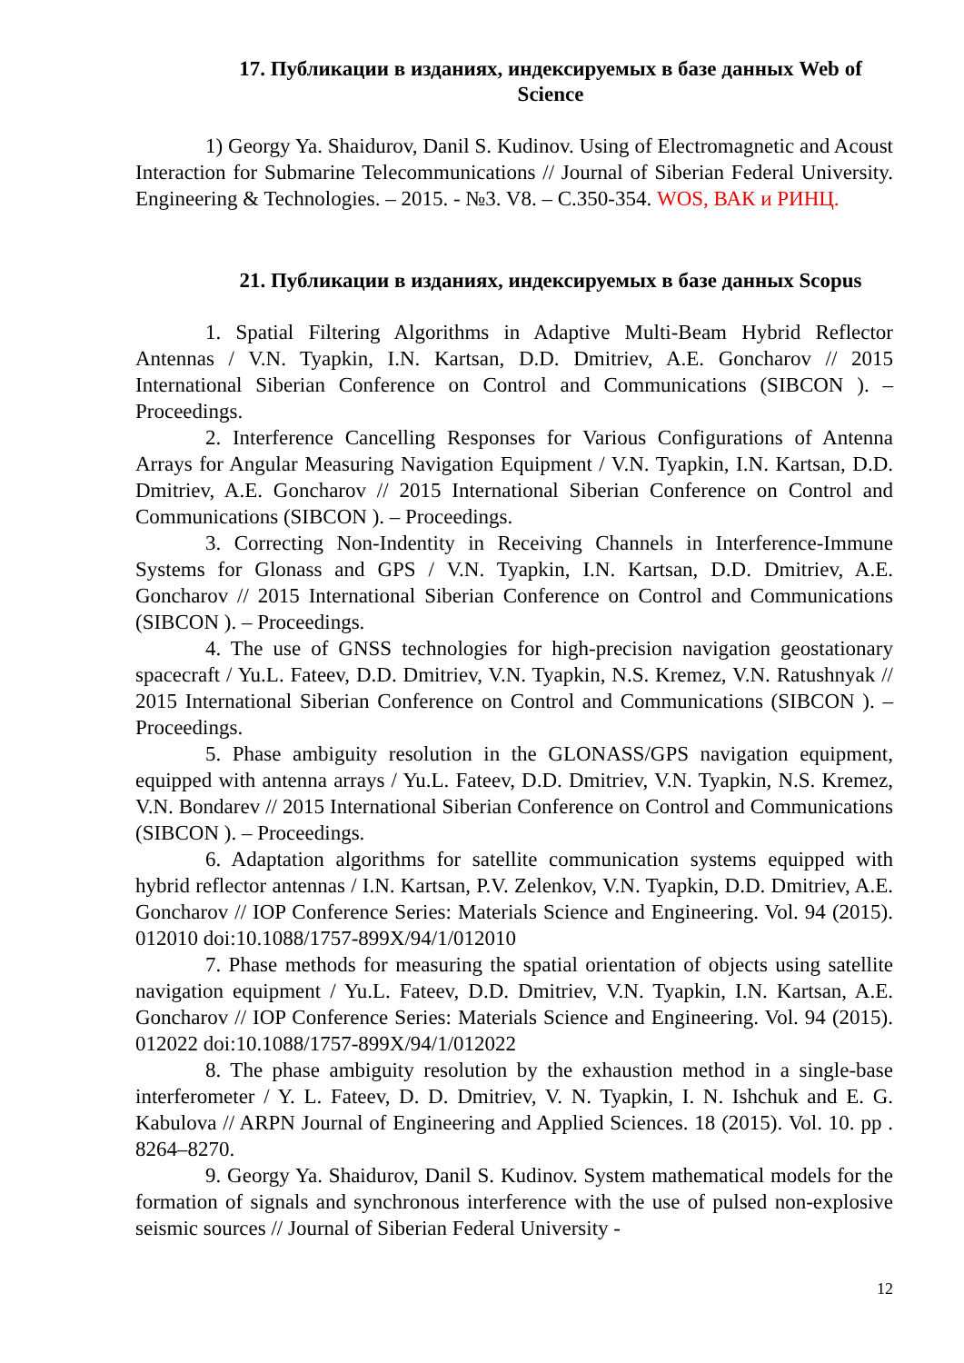17. Публикации в изданиях, индексируемых в базе данных Web of Science
1) Georgy Ya. Shaidurov, Danil S. Kudinov. Using of Electromagnetic and Acoust Interaction for Submarine Telecommunications // Journal of Siberian Federal University. Engineering & Technologies. – 2015. - №3. V8. – С.350-354. WOS, ВАК и РИНЦ.
21. Публикации в изданиях, индексируемых в базе данных Scopus
1. Spatial Filtering Algorithms in Adaptive Multi-Beam Hybrid Reflector Antennas / V.N. Tyapkin, I.N. Kartsan, D.D. Dmitriev, A.E. Goncharov // 2015 International Siberian Conference on Control and Communications (SIBCON ). – Proceedings.
2. Interference Cancelling Responses for Various Configurations of Antenna Arrays for Angular Measuring Navigation Equipment / V.N. Tyapkin, I.N. Kartsan, D.D. Dmitriev, A.E. Goncharov // 2015 International Siberian Conference on Control and Communications (SIBCON ). – Proceedings.
3. Correcting Non-Indentity in Receiving Channels in Interference-Immune Systems for Glonass and GPS / V.N. Tyapkin, I.N. Kartsan, D.D. Dmitriev, A.E. Goncharov // 2015 International Siberian Conference on Control and Communications (SIBCON ). – Proceedings.
4. The use of GNSS technologies for high-precision navigation geostationary spacecraft / Yu.L. Fateev, D.D. Dmitriev, V.N. Tyapkin, N.S. Kremez, V.N. Ratushnyak // 2015 International Siberian Conference on Control and Communications (SIBCON ). – Proceedings.
5. Phase ambiguity resolution in the GLONASS/GPS navigation equipment, equipped with antenna arrays / Yu.L. Fateev, D.D. Dmitriev, V.N. Tyapkin, N.S. Kremez, V.N. Bondarev // 2015 International Siberian Conference on Control and Communications (SIBCON ). – Proceedings.
6. Adaptation algorithms for satellite communication systems equipped with hybrid reflector antennas / I.N. Kartsan, P.V. Zelenkov, V.N. Tyapkin, D.D. Dmitriev, A.E. Goncharov // IOP Conference Series: Materials Science and Engineering. Vol. 94 (2015). 012010 doi:10.1088/1757-899X/94/1/012010
7. Phase methods for measuring the spatial orientation of objects using satellite navigation equipment / Yu.L. Fateev, D.D. Dmitriev, V.N. Tyapkin, I.N. Kartsan, A.E. Goncharov // IOP Conference Series: Materials Science and Engineering. Vol. 94 (2015). 012022 doi:10.1088/1757-899X/94/1/012022
8. The phase ambiguity resolution by the exhaustion method in a single-base interferometer / Y. L. Fateev, D. D. Dmitriev, V. N. Tyapkin, I. N. Ishchuk and E. G. Kabulova // ARPN Journal of Engineering and Applied Sciences. 18 (2015). Vol. 10. pp . 8264–8270.
9. Georgy Ya. Shaidurov, Danil S. Kudinov. System mathematical models for the formation of signals and synchronous interference with the use of pulsed non-explosive seismic sources // Journal of Siberian Federal University -
12